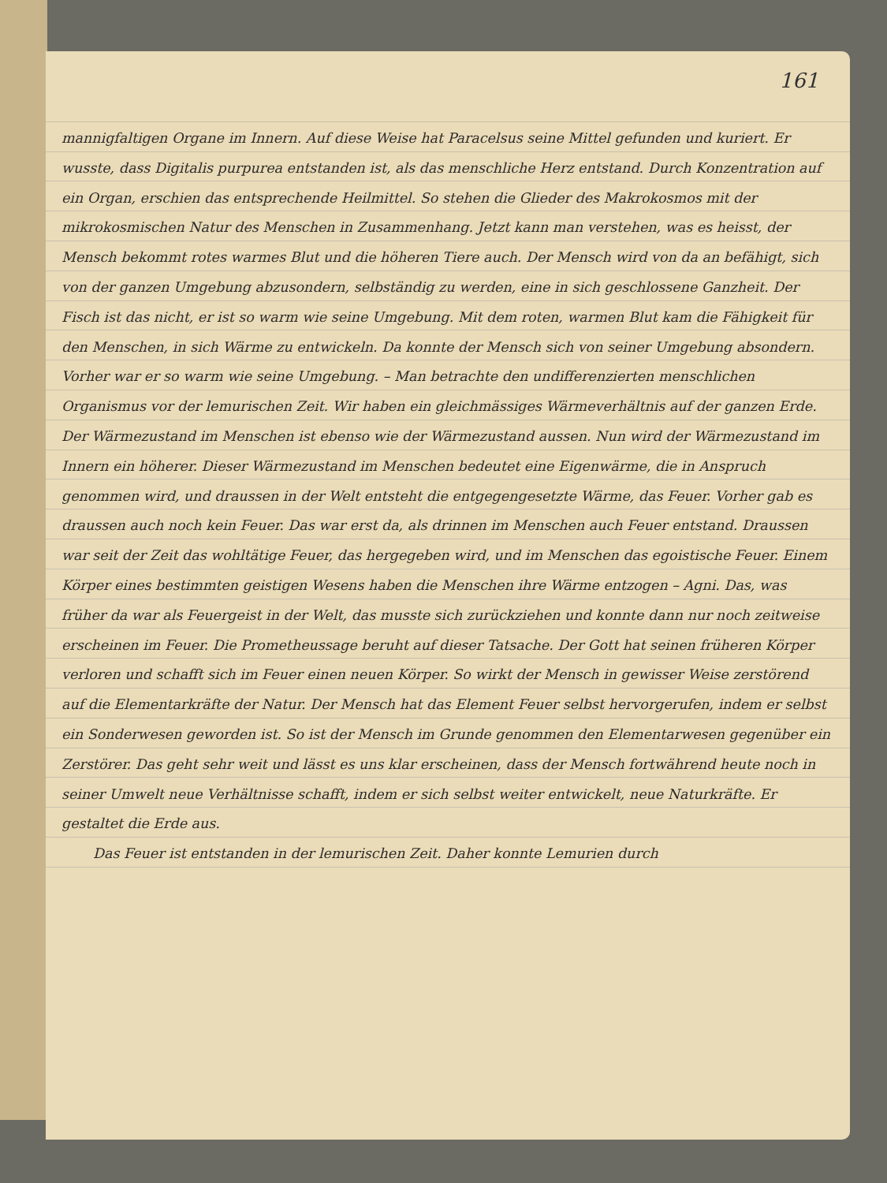161
mannigfaltigen Organe im Innern. Auf diese Weise hat Paracelsus seine Mittel gefunden und kuriert. Er wusste, dass Digitalis purpurea entstanden ist, als das menschliche Herz entstand. Durch Konzentration auf ein Organ, erschien das entsprechende Heilmittel. So stehen die Glieder des Makrokosmos mit der mikrokosmischen Natur des Menschen in Zusammenhang. Jetzt kann man verstehen, was es heisst, der Mensch bekommt rotes warmes Blut und die höheren Tiere auch. Der Mensch wird von da an befähigt, sich von der ganzen Umgebung abzusondern, selbständig zu werden, eine in sich geschlossene Ganzheit. Der Fisch ist das nicht, er ist so warm wie seine Umgebung. Mit dem roten, warmen Blut kam die Fähigkeit für den Menschen, in sich Wärme zu entwickeln. Da konnte der Mensch sich von seiner Umgebung absondern. Vorher war er so warm wie seine Umgebung. – Man betrachte den undifferenzierten menschlichen Organismus vor der lemurischen Zeit. Wir haben ein gleichmässiges Wärmeverhältnis auf der ganzen Erde. Der Wärmezustand im Menschen ist ebenso wie der Wärmezustand aussen. Nun wird der Wärmezustand im Innern ein höherer. Dieser Wärmezustand im Menschen bedeutet eine Eigenwärme, die in Anspruch genommen wird, und draussen in der Welt entsteht die entgegengesetzte Wärme, das Feuer. Vorher gab es draussen auch noch kein Feuer. Das war erst da, als drinnen im Menschen auch Feuer entstand. Draussen war seit der Zeit das wohltätige Feuer, das hergegeben wird, und im Menschen das egoistische Feuer. Einem Körper eines bestimmten geistigen Wesens haben die Menschen ihre Wärme entzogen – Agni. Das, was früher da war als Feuergeist in der Welt, das musste sich zurückziehen und konnte dann nur noch zeitweise erscheinen im Feuer. Die Prometheussage beruht auf dieser Tatsache. Der Gott hat seinen früheren Körper verloren und schafft sich im Feuer einen neuen Körper. So wirkt der Mensch in gewisser Weise zerstörend auf die Elementarkräfte der Natur. Der Mensch hat das Element Feuer selbst hervorgerufen, indem er selbst ein Sonderwesen geworden ist. So ist der Mensch im Grunde genommen den Elementarwesen gegenüber ein Zerstörer. Das geht sehr weit und lässt es uns klar erscheinen, dass der Mensch fortwährend heute noch in seiner Umwelt neue Verhältnisse schafft, indem er sich selbst weiter entwickelt, neue Naturkräfte. Er gestaltet die Erde aus.
Das Feuer ist entstanden in der lemurischen Zeit. Daher konnte Lemurien durch